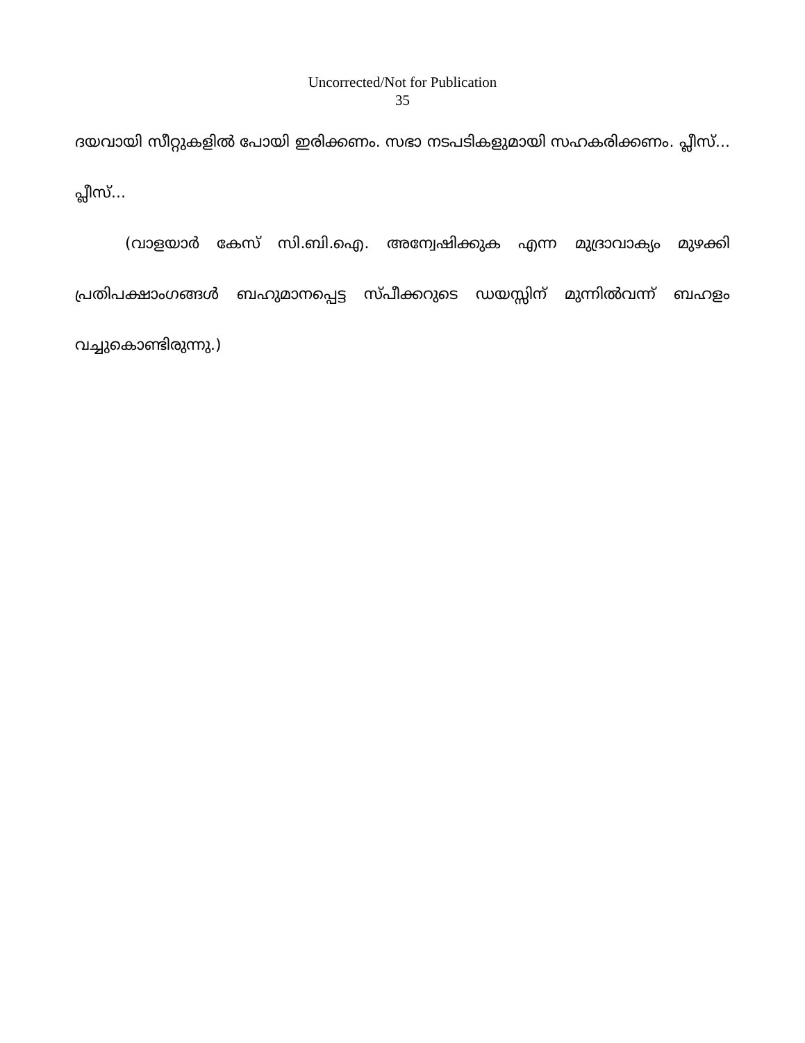Uncorrected/Not for Publication
35
ദയവായി സീറ്റുകളിൽ പോയി ഇരിക്കണം. സഭാ നടപടികളുമായി സഹകരിക്കണം. പ്ലീസ്... പ്ലീസ്...
(വാളയാർ കേസ് സി.ബി.ഐ. അന്വേഷിക്കുക എന്ന മുദ്രാവാക്യം മുഴക്കി പ്രതിപക്ഷാംഗങ്ങൾ ബഹുമാനപ്പെട്ട സ്പീക്കറുടെ ഡയസ്സിന് മുന്നിൽവന്ന് ബഹളം വച്ചുകൊണ്ടിരുന്നു.)